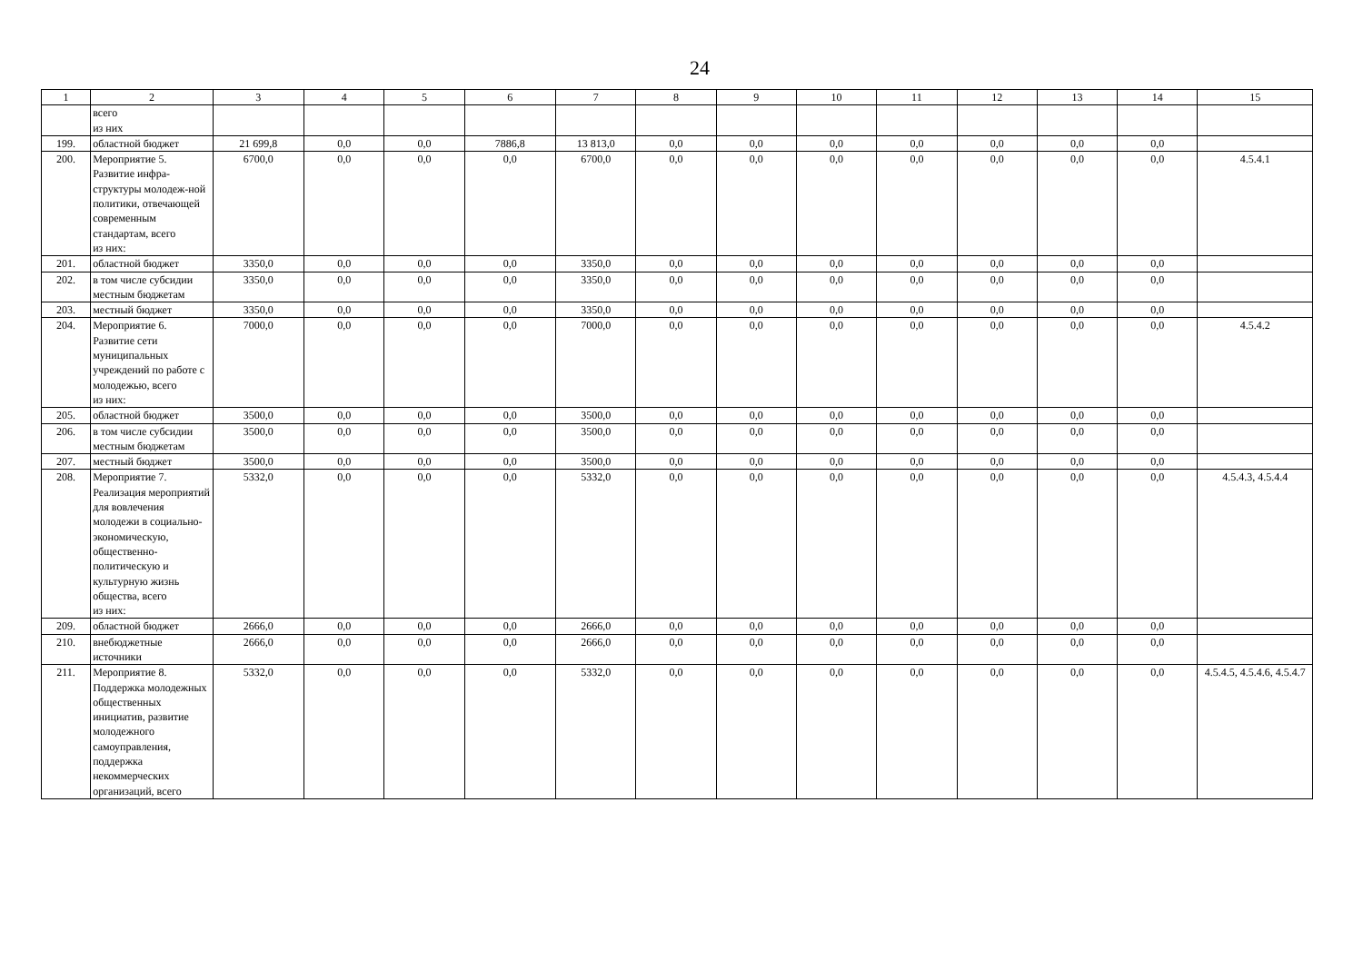24
| 1 | 2 | 3 | 4 | 5 | 6 | 7 | 8 | 9 | 10 | 11 | 12 | 13 | 14 | 15 |
| --- | --- | --- | --- | --- | --- | --- | --- | --- | --- | --- | --- | --- | --- | --- |
| | всего из них | | | | | | | | | | | | | |
| 199. | областной бюджет | 21 699,8 | 0,0 | 0,0 | 7886,8 | 13 813,0 | 0,0 | 0,0 | 0,0 | 0,0 | 0,0 | 0,0 | 0,0 | |
| 200. | Мероприятие 5. Развитие инфра-структуры молодеж-ной политики, отвечающей современным стандартам, всего из них: | 6700,0 | 0,0 | 0,0 | 0,0 | 6700,0 | 0,0 | 0,0 | 0,0 | 0,0 | 0,0 | 0,0 | 0,0 | 4.5.4.1 |
| 201. | областной бюджет | 3350,0 | 0,0 | 0,0 | 0,0 | 3350,0 | 0,0 | 0,0 | 0,0 | 0,0 | 0,0 | 0,0 | 0,0 | |
| 202. | в том числе субсидии местным бюджетам | 3350,0 | 0,0 | 0,0 | 0,0 | 3350,0 | 0,0 | 0,0 | 0,0 | 0,0 | 0,0 | 0,0 | 0,0 | |
| 203. | местный бюджет | 3350,0 | 0,0 | 0,0 | 0,0 | 3350,0 | 0,0 | 0,0 | 0,0 | 0,0 | 0,0 | 0,0 | 0,0 | |
| 204. | Мероприятие 6. Развитие сети муниципальных учреждений по работе с молодежью, всего из них: | 7000,0 | 0,0 | 0,0 | 0,0 | 7000,0 | 0,0 | 0,0 | 0,0 | 0,0 | 0,0 | 0,0 | 0,0 | 4.5.4.2 |
| 205. | областной бюджет | 3500,0 | 0,0 | 0,0 | 0,0 | 3500,0 | 0,0 | 0,0 | 0,0 | 0,0 | 0,0 | 0,0 | 0,0 | |
| 206. | в том числе субсидии местным бюджетам | 3500,0 | 0,0 | 0,0 | 0,0 | 3500,0 | 0,0 | 0,0 | 0,0 | 0,0 | 0,0 | 0,0 | 0,0 | |
| 207. | местный бюджет | 3500,0 | 0,0 | 0,0 | 0,0 | 3500,0 | 0,0 | 0,0 | 0,0 | 0,0 | 0,0 | 0,0 | 0,0 | |
| 208. | Мероприятие 7. Реализация мероприятий для вовлечения молодежи в социально-экономическую, общественно-политическую и культурную жизнь общества, всего из них: | 5332,0 | 0,0 | 0,0 | 0,0 | 5332,0 | 0,0 | 0,0 | 0,0 | 0,0 | 0,0 | 0,0 | 0,0 | 4.5.4.3, 4.5.4.4 |
| 209. | областной бюджет | 2666,0 | 0,0 | 0,0 | 0,0 | 2666,0 | 0,0 | 0,0 | 0,0 | 0,0 | 0,0 | 0,0 | 0,0 | |
| 210. | внебюджетные источники | 2666,0 | 0,0 | 0,0 | 0,0 | 2666,0 | 0,0 | 0,0 | 0,0 | 0,0 | 0,0 | 0,0 | 0,0 | |
| 211. | Мероприятие 8. Поддержка молодежных общественных инициатив, развитие молодежного самоуправления, поддержка некоммерческих организаций, всего | 5332,0 | 0,0 | 0,0 | 0,0 | 5332,0 | 0,0 | 0,0 | 0,0 | 0,0 | 0,0 | 0,0 | 0,0 | 4.5.4.5, 4.5.4.6, 4.5.4.7 |